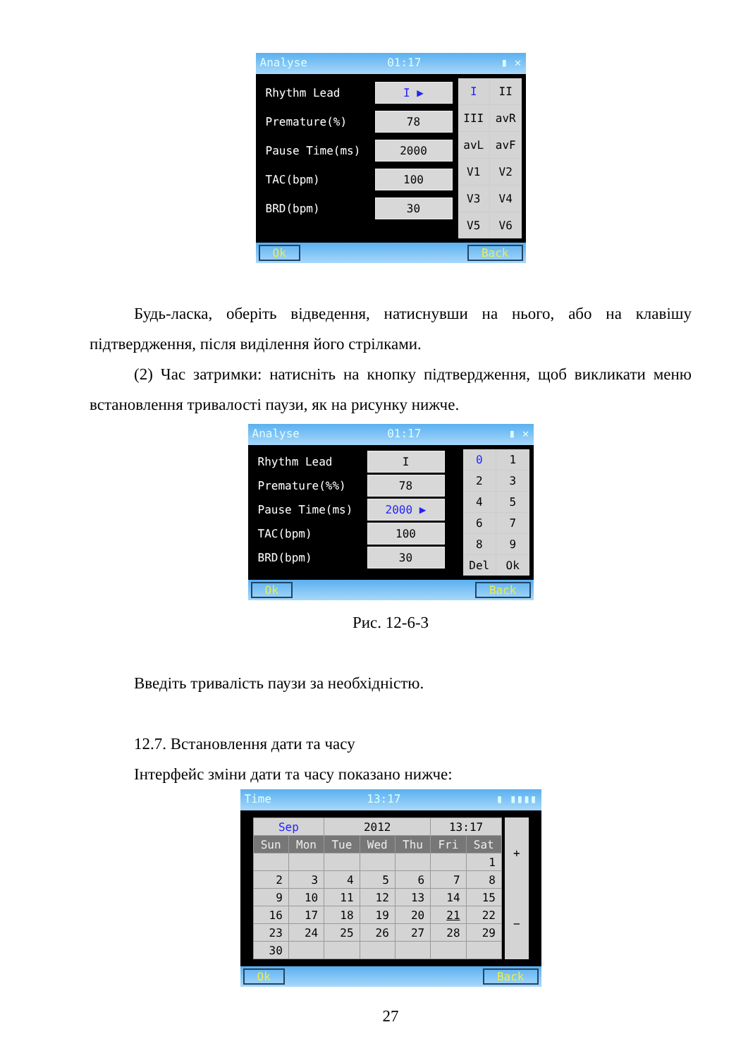Analyse 01:17 ▮ ✕
Rhythm Lead I ▶
Premature(%) 78
Pause Time(ms) 2000
TAC(bpm) 100
BRD(bpm) 30
I
II
III
avR
avL
avF
V1
V2
V3
V4
V5
V6
Ok Back
Будь-ласка, оберіть відведення, натиснувши на нього, або на клавішу підтвердження, після виділення його стрілками.
(2) Час затримки: натисніть на кнопку підтвердження, щоб викликати меню встановлення тривалості паузи, як на рисунку нижче.
Analyse 01:17 ▮ ✕
Rhythm Lead I
Premature(%%) 78
Pause Time(ms) 2000 ▶
TAC(bpm) 100
BRD(bpm) 30
0
1
2
3
4
5
6
7
8
9
Del
Ok
Ok Back
Рис. 12-6-3
Введіть тривалість паузи за необхідністю.
12.7. Встановлення дати та часу
Інтерфейс зміни дати та часу показано нижче:
Time 13:17 ▮ ▮▮▮▮
| Sep | | 2012 | | | 13:17 | |
| Sun | Mon | Tue | Wed | Thu | Fri | Sat |
| | | | | | | 1 |
| 2 | 3 | 4 | 5 | 6 | 7 | 8 |
| 9 | 10 | 11 | 12 | 13 | 14 | 15 |
| 16 | 17 | 18 | 19 | 20 | 21 | 22 |
| 23 | 24 | 25 | 26 | 27 | 28 | 29 |
| 30 | | | | | | |
+
−
Ok Back
27